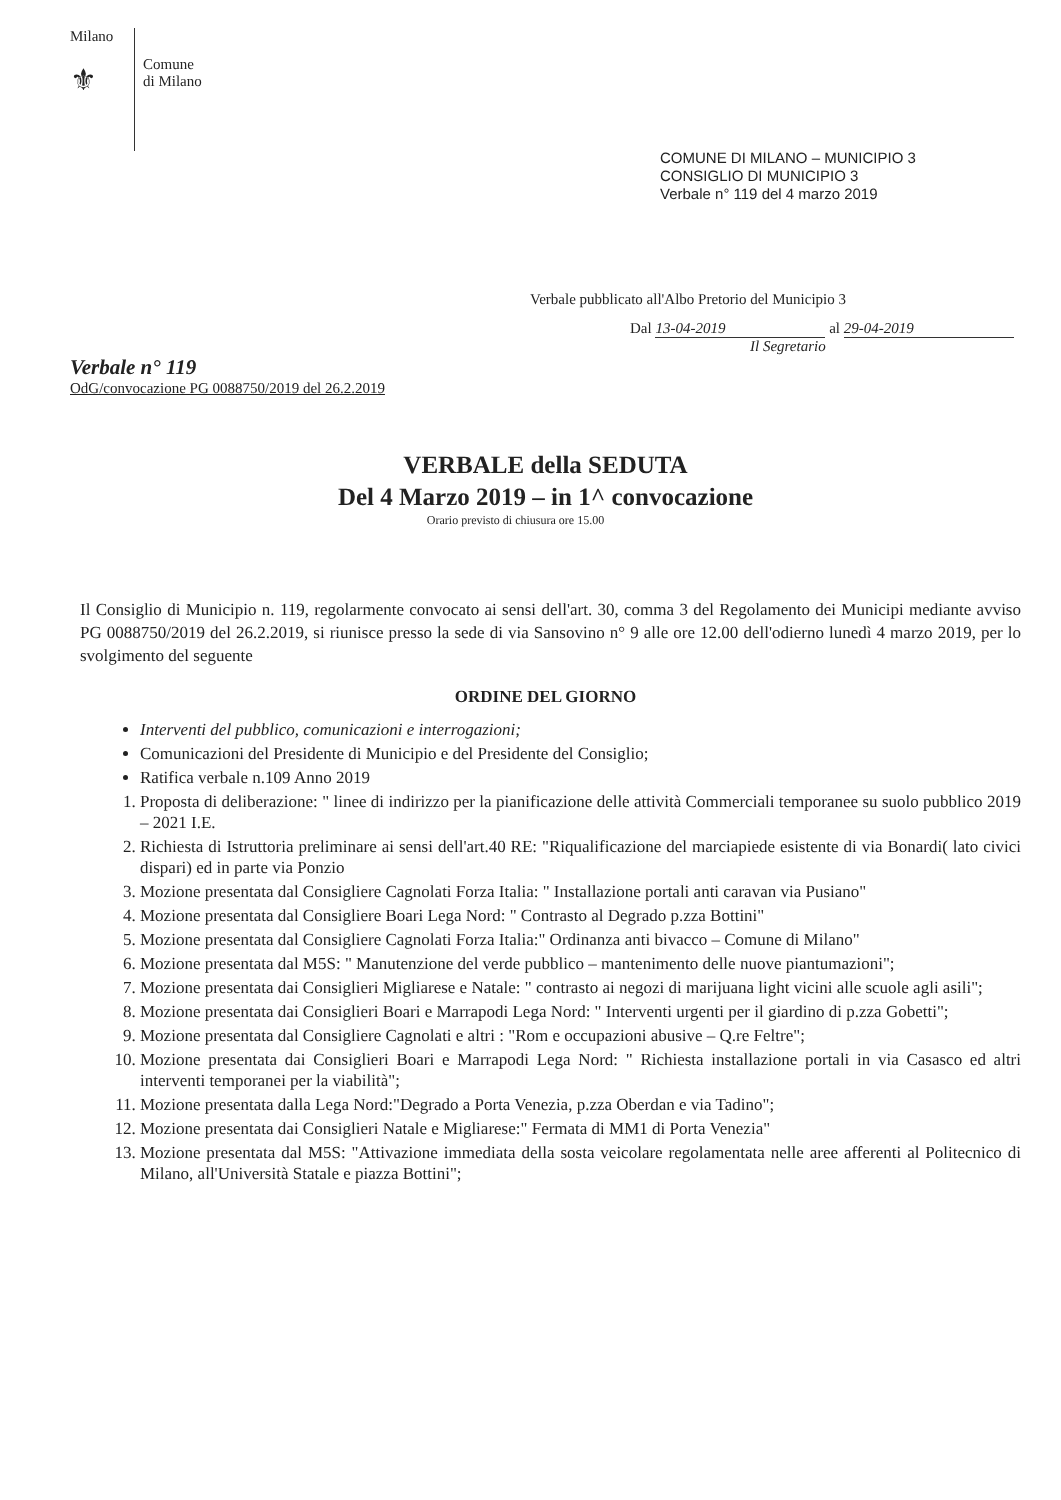Milano
⚜
Comune
di Milano
COMUNE DI MILANO – MUNICIPIO 3
CONSIGLIO DI MUNICIPIO 3
Verbale n° 119 del 4 marzo 2019
Verbale pubblicato all'Albo Pretorio del Municipio 3
Dal 13-04-2019 al 29-04-2019
Il Segretario
Verbale n° 119
OdG/convocazione PG 0088750/2019 del 26.2.2019
VERBALE della SEDUTA
Del 4 Marzo 2019 – in 1^ convocazione
Orario previsto di chiusura ore 15.00
Il Consiglio di Municipio n. 119, regolarmente convocato ai sensi dell'art. 30, comma 3 del Regolamento dei Municipi mediante avviso PG 0088750/2019 del 26.2.2019, si riunisce presso la sede di via Sansovino n° 9 alle ore 12.00 dell'odierno lunedì 4 marzo 2019, per lo svolgimento del seguente
ORDINE DEL GIORNO
Interventi del pubblico, comunicazioni e interrogazioni;
Comunicazioni del Presidente di Municipio e del Presidente del Consiglio;
Ratifica verbale n.109 Anno 2019
1. Proposta di deliberazione: " linee di indirizzo per la pianificazione delle attività Commerciali temporanee su suolo pubblico 2019 – 2021 I.E.
2. Richiesta di Istruttoria preliminare ai sensi dell'art.40 RE: "Riqualificazione del marciapiede esistente di via Bonardi( lato civici dispari) ed in parte via Ponzio
3. Mozione presentata dal Consigliere Cagnolati Forza Italia: " Installazione portali anti caravan via Pusiano"
4. Mozione presentata dal Consigliere Boari Lega Nord: " Contrasto al Degrado p.zza Bottini"
5. Mozione presentata dal Consigliere Cagnolati Forza Italia:" Ordinanza anti bivacco – Comune di Milano"
6. Mozione presentata dal M5S: " Manutenzione del verde pubblico – mantenimento delle nuove piantumazioni";
7. Mozione presentata dai Consiglieri Migliarese e Natale: " contrasto ai negozi di marijuana light vicini alle scuole agli asili";
8. Mozione presentata dai Consiglieri Boari e Marrapodi Lega Nord: " Interventi urgenti per il giardino di p.zza Gobetti";
9. Mozione presentata dal Consigliere Cagnolati e altri : "Rom e occupazioni abusive – Q.re Feltre";
10. Mozione presentata dai Consiglieri Boari e Marrapodi Lega Nord: " Richiesta installazione portali in via Casasco ed altri interventi temporanei per la viabilità";
11. Mozione presentata dalla Lega Nord:"Degrado a Porta Venezia, p.zza Oberdan e via Tadino";
12. Mozione presentata dai Consiglieri Natale e Migliarese:" Fermata di MM1 di Porta Venezia"
13. Mozione presentata dal M5S: "Attivazione immediata della sosta veicolare regolamentata nelle aree afferenti al Politecnico di Milano, all'Università Statale e piazza Bottini";